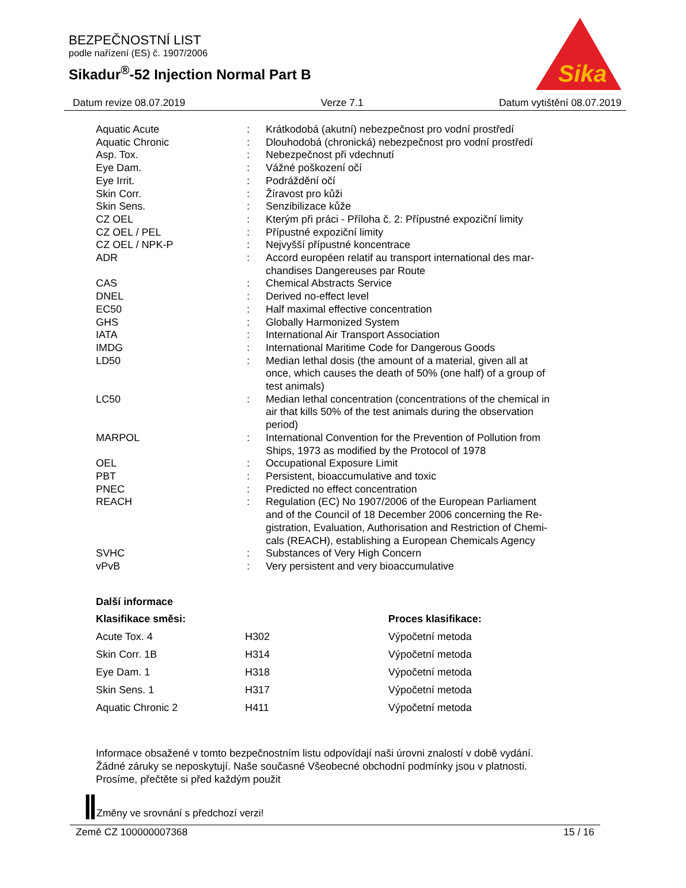BEZPEČNOSTNÍ LIST
podle nařízení (ES) č. 1907/2006
Sikadur<sup>®</sup>-52 Injection Normal Part B
Sika
Datum revize 08.07.2019 Verze 7.1 Datum vytištění 08.07.2019
| Aquatic Acute | : | Krátkodobá (akutní) nebezpečnost pro vodní prostředí |
| Aquatic Chronic | : | Dlouhodobá (chronická) nebezpečnost pro vodní prostředí |
| Asp. Tox. | : | Nebezpečnost při vdechnutí |
| Eye Dam. | : | Vážné poškození očí |
| Eye Irrit. | : | Podráždění očí |
| Skin Corr. | : | Žíravost pro kůži |
| Skin Sens. | : | Senzibilizace kůže |
| CZ OEL | : | Kterým při práci - Příloha č. 2: Přípustné expoziční limity |
| CZ OEL / PEL | : | Přípustné expoziční limity |
| CZ OEL / NPK-P | : | Nejvyšší přípustné koncentrace |
| ADR | : | Accord européen relatif au transport international des mar- chandises Dangereuses par Route |
| CAS | : | Chemical Abstracts Service |
| DNEL | : | Derived no-effect level |
| EC50 | : | Half maximal effective concentration |
| GHS | : | Globally Harmonized System |
| IATA | : | International Air Transport Association |
| IMDG | : | International Maritime Code for Dangerous Goods |
| LD50 | : | Median lethal dosis (the amount of a material, given all at once, which causes the death of 50% (one half) of a group of test animals) |
| LC50 | : | Median lethal concentration (concentrations of the chemical in air that kills 50% of the test animals during the observation period) |
| MARPOL | : | International Convention for the Prevention of Pollution from Ships, 1973 as modified by the Protocol of 1978 |
| OEL | : | Occupational Exposure Limit |
| PBT | : | Persistent, bioaccumulative and toxic |
| PNEC | : | Predicted no effect concentration |
| REACH | : | Regulation (EC) No 1907/2006 of the European Parliament and of the Council of 18 December 2006 concerning the Re- gistration, Evaluation, Authorisation and Restriction of Chemi- cals (REACH), establishing a European Chemicals Agency |
| SVHC | : | Substances of Very High Concern |
| vPvB | : | Very persistent and very bioaccumulative |
Další informace
| Klasifikace směsi: | | Proces klasifikace: |
| --- | --- | --- |
| Acute Tox. 4 | H302 | Výpočetní metoda |
| Skin Corr. 1B | H314 | Výpočetní metoda |
| Eye Dam. 1 | H318 | Výpočetní metoda |
| Skin Sens. 1 | H317 | Výpočetní metoda |
| Aquatic Chronic 2 | H411 | Výpočetní metoda |
Informace obsažené v tomto bezpečnostním listu odpovídají naši úrovni znalostí v době vydání.
Žádné záruky se neposkytují. Naše současné Všeobecné obchodní podmínky jsou v platnosti.
Prosíme, přečtěte si před každým použit
Změny ve srovnání s předchozí verzi!
Země CZ 100000007368 15 / 16